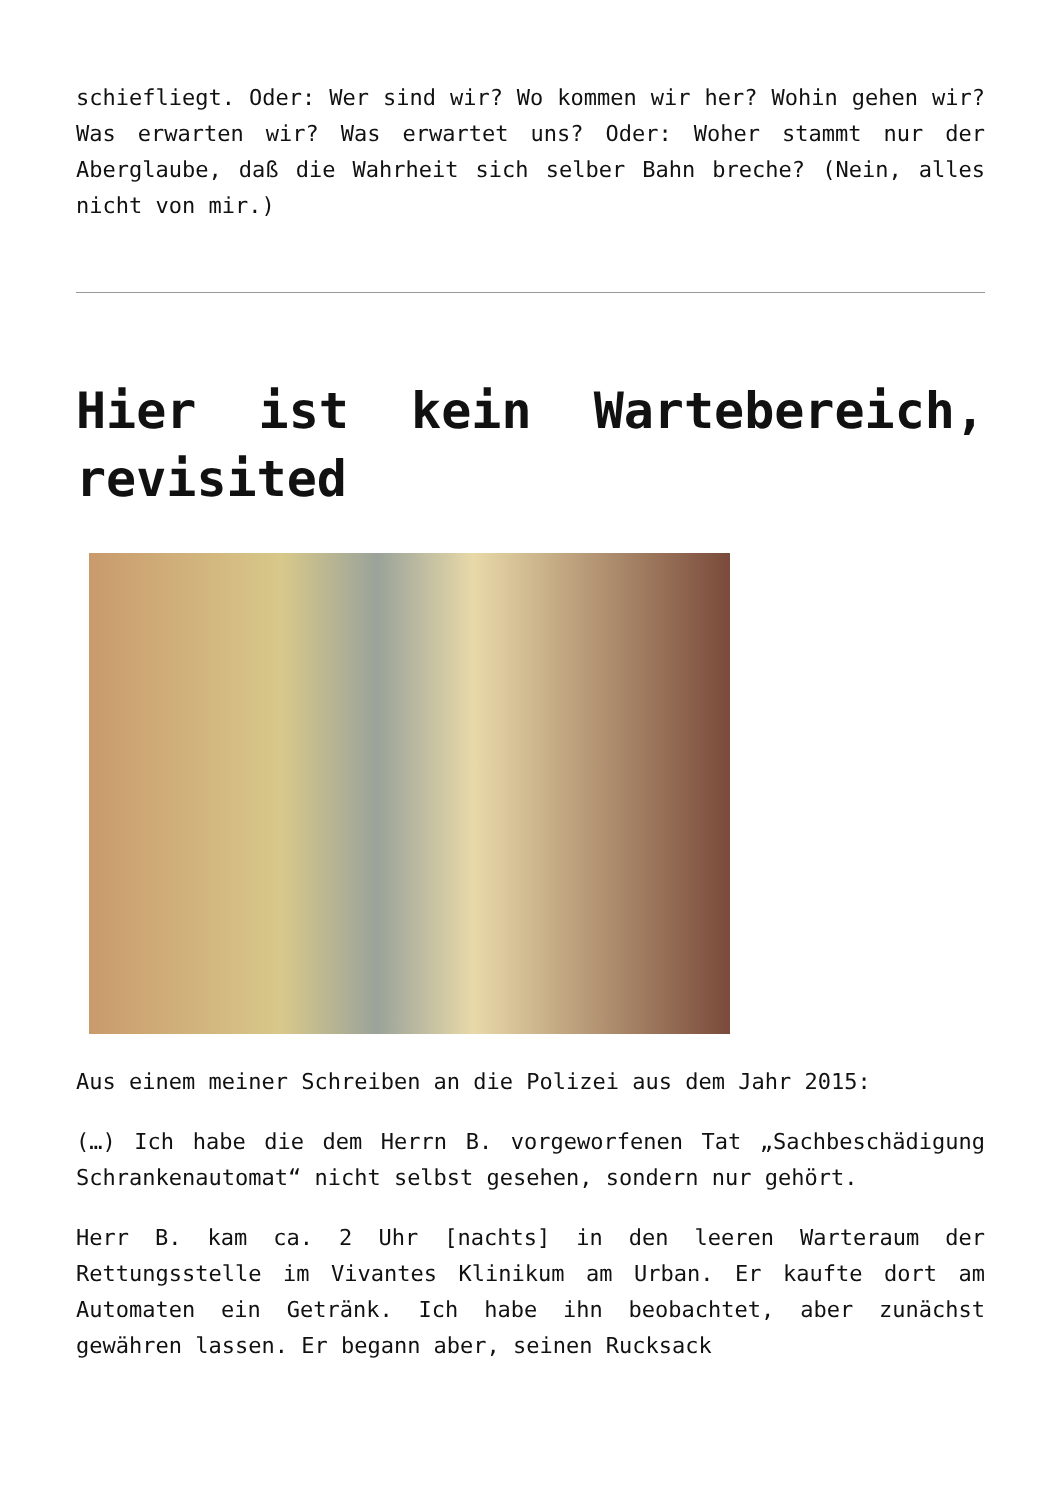schiefliegt. Oder: Wer sind wir? Wo kommen wir her? Wohin gehen wir? Was erwarten wir? Was erwartet uns? Oder: Woher stammt nur der Aberglaube, daß die Wahrheit sich selber Bahn breche? (Nein, alles nicht von mir.)
Hier ist kein Wartebereich, revisited
Aus einem meiner Schreiben an die Polizei aus dem Jahr 2015:
(…) Ich habe die dem Herrn B. vorgeworfenen Tat „Sachbeschädigung Schrankenautomat“ nicht selbst gesehen, sondern nur gehört.
Herr B. kam ca. 2 Uhr [nachts] in den leeren Warteraum der Rettungsstelle im Vivantes Klinikum am Urban. Er kaufte dort am Automaten ein Getränk. Ich habe ihn beobachtet, aber zunächst gewähren lassen. Er begann aber, seinen Rucksack